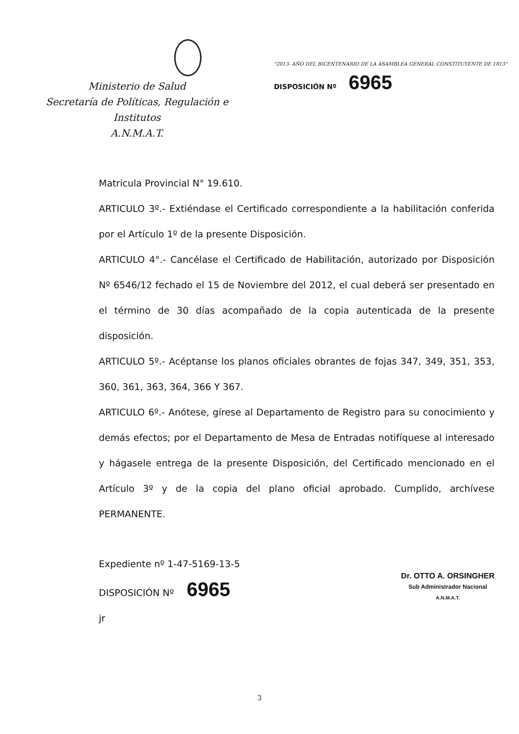Ministerio de Salud
Secretaría de Políticas, Regulación e
Institutos
A.N.M.A.T.
"2013- AÑO DEL BICENTENARIO DE LA ASAMBLEA GENERAL CONSTITUYENTE DE 1813"
DISPOSICIÓN Nº 6965
Matricula Provincial N° 19.610.
ARTICULO 3º.- Extiéndase el Certificado correspondiente a la habilitación conferida por el Artículo 1º de la presente Disposición.
ARTICULO 4°.- Cancélase el Certificado de Habilitación, autorizado por Disposición Nº 6546/12 fechado el 15 de Noviembre del 2012, el cual deberá ser presentado en el término de 30 días acompañado de la copia autenticada de la presente disposición.
ARTICULO 5º.- Acéptanse los planos oficiales obrantes de fojas 347, 349, 351, 353, 360, 361, 363, 364, 366 Y 367.
ARTICULO 6º.- Anótese, gírese al Departamento de Registro para su conocimiento y demás efectos; por el Departamento de Mesa de Entradas notifíquese al interesado y hágasele entrega de la presente Disposición, del Certificado mencionado en el Artículo 3º y de la copia del plano oficial aprobado. Cumplido, archívese PERMANENTE.
Expediente nº 1-47-5169-13-5
DISPOSICIÓN Nº 6965
jr
Dr. OTTO A. ORSINGHER
Sub Administrador Nacional
A.N.M.A.T.
3